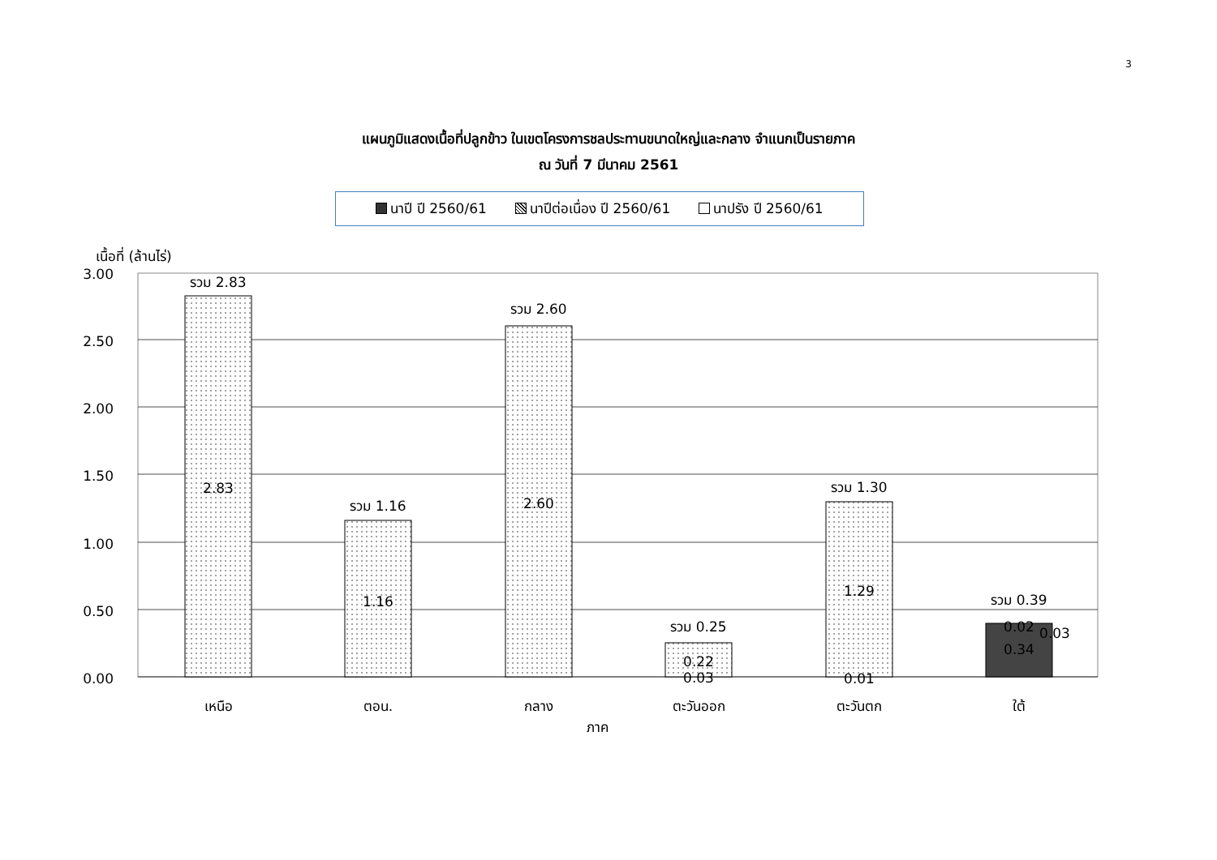3
แผนภูมิแสดงเนื้อที่ปลูกข้าว ในเขตโครงการชลประทานขนาดใหญ่และกลาง จำแนกเป็นรายภาค
ณ วันที่ 7 มีนาคม 2561
นาปี ปี 2560/61 นาปีต่อเนื่อง ปี 2560/61 นาปรัง ปี 2560/61
เนื้อที่ (ล้านไร่)
3.00
2.50
2.00
1.50
1.00
0.50
0.00
รวม 2.83
2.83
รวม 1.16
1.16
รวม 2.60
2.60
รวม 0.25
0.22
0.03
รวม 1.30
1.29
0.01
รวม 0.39
0.02
0.03
0.34
เหนือ
ตอน.
กลาง
ตะวันออก
ตะวันตก
ใต้
ภาค